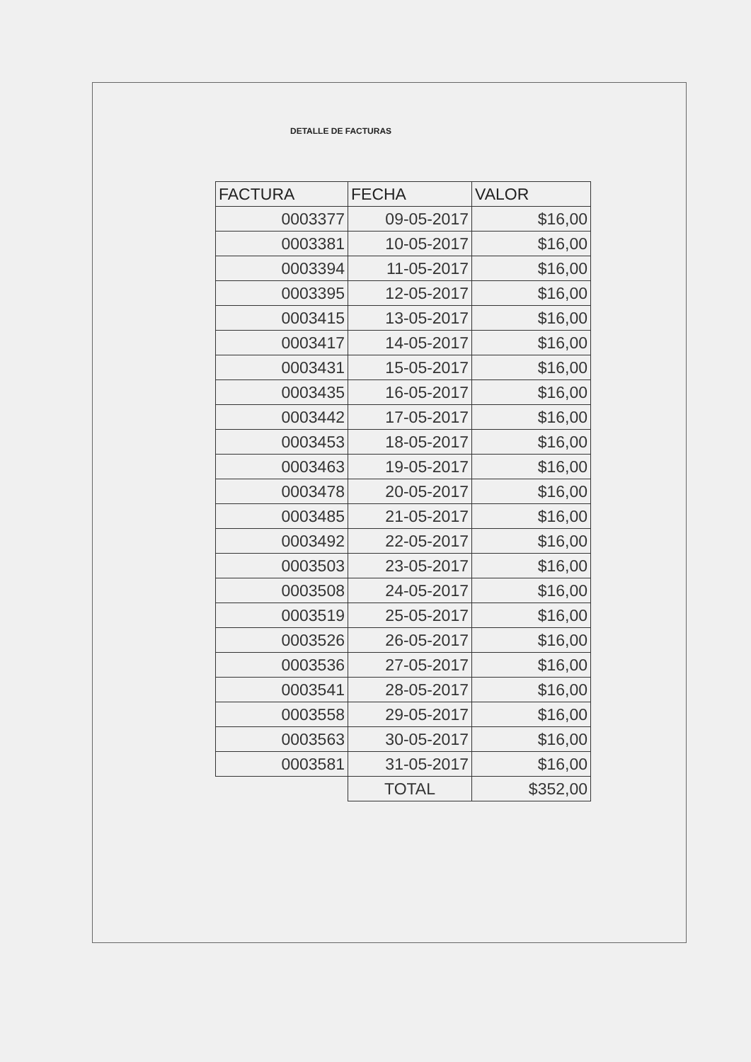DETALLE DE FACTURAS
| FACTURA | FECHA | VALOR |
| --- | --- | --- |
| 0003377 | 09-05-2017 | $16,00 |
| 0003381 | 10-05-2017 | $16,00 |
| 0003394 | 11-05-2017 | $16,00 |
| 0003395 | 12-05-2017 | $16,00 |
| 0003415 | 13-05-2017 | $16,00 |
| 0003417 | 14-05-2017 | $16,00 |
| 0003431 | 15-05-2017 | $16,00 |
| 0003435 | 16-05-2017 | $16,00 |
| 0003442 | 17-05-2017 | $16,00 |
| 0003453 | 18-05-2017 | $16,00 |
| 0003463 | 19-05-2017 | $16,00 |
| 0003478 | 20-05-2017 | $16,00 |
| 0003485 | 21-05-2017 | $16,00 |
| 0003492 | 22-05-2017 | $16,00 |
| 0003503 | 23-05-2017 | $16,00 |
| 0003508 | 24-05-2017 | $16,00 |
| 0003519 | 25-05-2017 | $16,00 |
| 0003526 | 26-05-2017 | $16,00 |
| 0003536 | 27-05-2017 | $16,00 |
| 0003541 | 28-05-2017 | $16,00 |
| 0003558 | 29-05-2017 | $16,00 |
| 0003563 | 30-05-2017 | $16,00 |
| 0003581 | 31-05-2017 | $16,00 |
| | TOTAL | $352,00 |